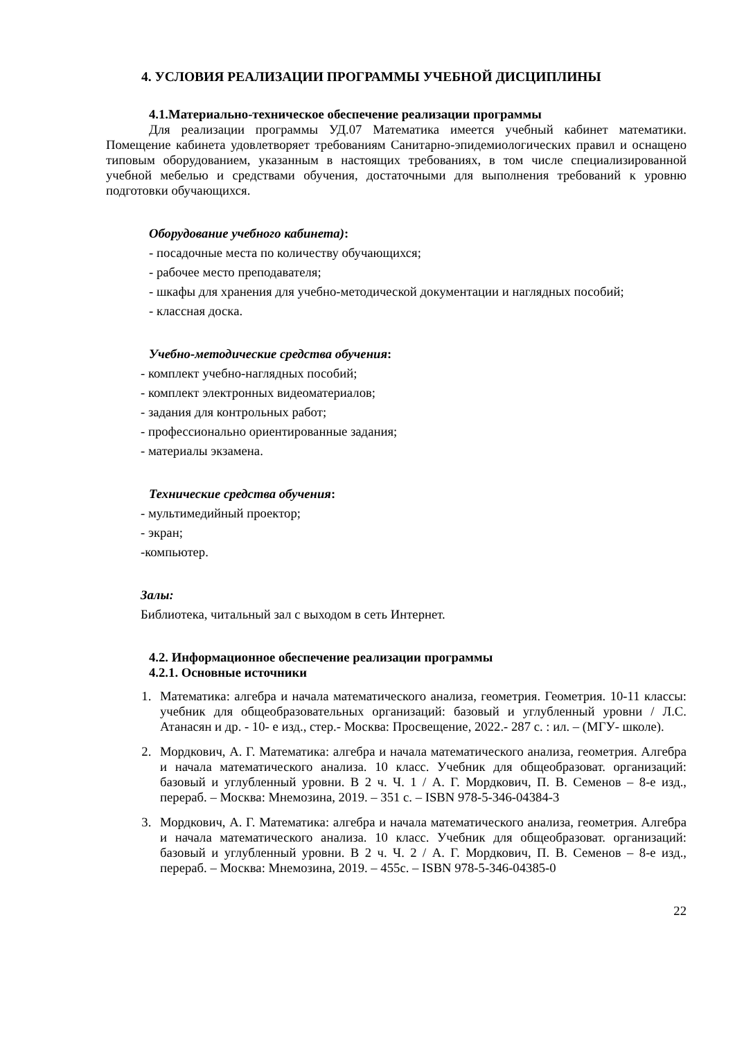4. УСЛОВИЯ РЕАЛИЗАЦИИ ПРОГРАММЫ УЧЕБНОЙ ДИСЦИПЛИНЫ
4.1.Материально-техническое обеспечение реализации программы
Для реализации программы УД.07 Математика имеется учебный кабинет математики. Помещение кабинета удовлетворяет требованиям Санитарно-эпидемиологических правил и оснащено типовым оборудованием, указанным в настоящих требованиях, в том числе специализированной учебной мебелью и средствами обучения, достаточными для выполнения требований к уровню подготовки обучающихся.
Оборудование учебного кабинета):
- посадочные места по количеству обучающихся;
- рабочее место преподавателя;
- шкафы для хранения для учебно-методической документации и наглядных пособий;
- классная доска.
Учебно-методические средства обучения:
- комплект учебно-наглядных пособий;
- комплект электронных видеоматериалов;
- задания для контрольных работ;
- профессионально ориентированные задания;
- материалы экзамена.
Технические средства обучения:
- мультимедийный проектор;
- экран;
-компьютер.
Залы:
Библиотека, читальный зал с выходом в сеть Интернет.
4.2. Информационное обеспечение реализации программы
4.2.1. Основные источники
1. Математика: алгебра и начала математического анализа, геометрия. Геометрия. 10-11 классы: учебник для общеобразовательных организаций: базовый и углубленный уровни / Л.С. Атанасян и др. - 10- е изд., стер.- Москва: Просвещение, 2022.- 287 с. : ил. – (МГУ- школе).
2. Мордкович, А. Г. Математика: алгебра и начала математического анализа, геометрия. Алгебра и начала математического анализа. 10 класс. Учебник для общеобразоват. организаций: базовый и углубленный уровни. В 2 ч. Ч. 1 / А. Г. Мордкович, П. В. Семенов – 8-е изд., перераб. – Москва: Мнемозина, 2019. – 351 с. – ISBN 978-5-346-04384-3
3. Мордкович, А. Г. Математика: алгебра и начала математического анализа, геометрия. Алгебра и начала математического анализа. 10 класс. Учебник для общеобразоват. организаций: базовый и углубленный уровни. В 2 ч. Ч. 2 / А. Г. Мордкович, П. В. Семенов – 8-е изд., перераб. – Москва: Мнемозина, 2019. – 455с. – ISBN 978-5-346-04385-0
22